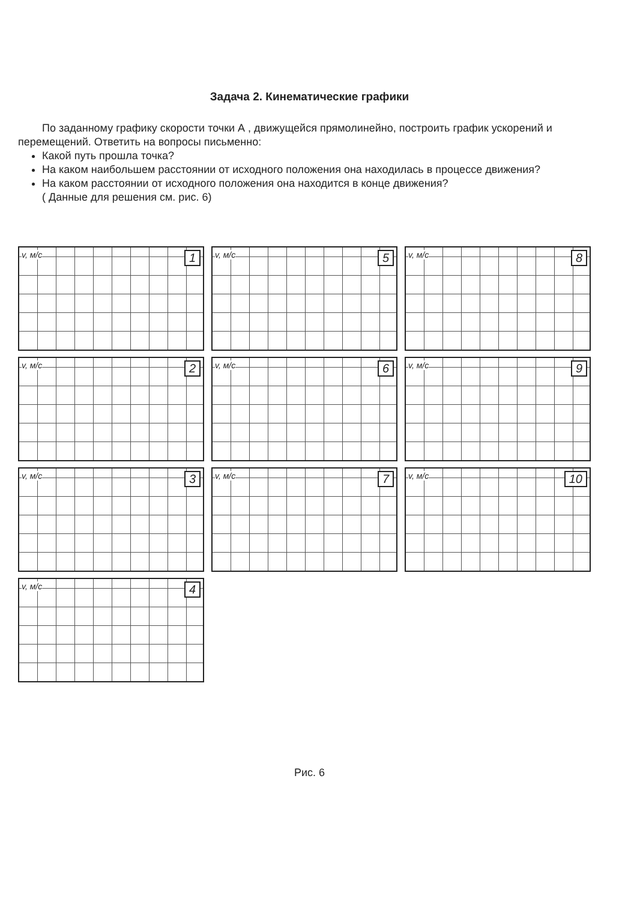Задача 2. Кинематические графики
По заданному графику скорости точки А , движущейся прямолинейно, построить график ускорений и перемещений. Ответить на вопросы письменно:
Какой путь прошла точка?
На каком наибольшем расстоянии от исходного положения она находилась в процессе движения?
На каком расстоянии от исходного положения она находится в конце движения?
( Данные для решения см. рис. 6)
v, м/с 1
v, м/с 5
v, м/с 8
v, м/с 2
v, м/с 6
v, м/с 9
v, м/с 3
v, м/с 7
v, м/с 10
v, м/с 4
Рис. 6